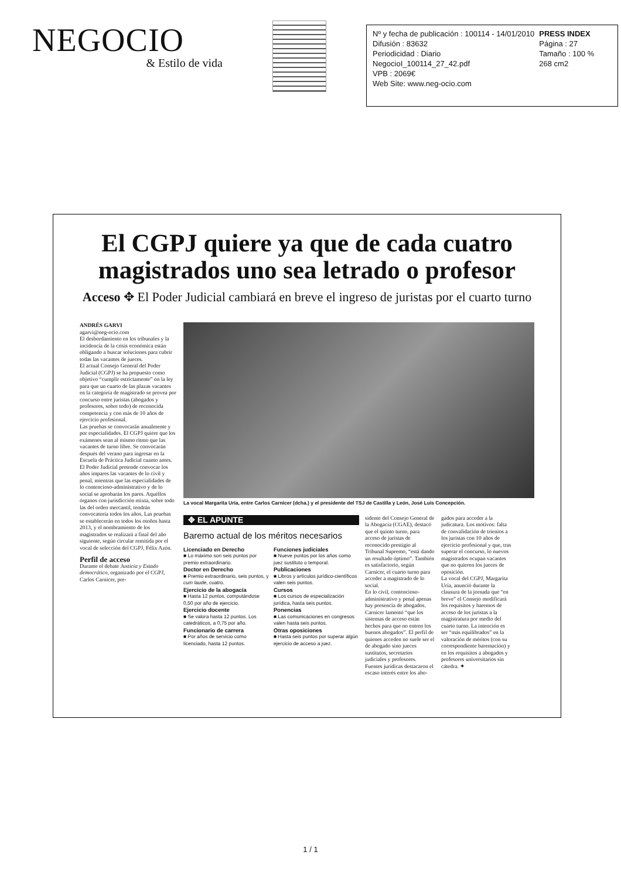NEGOCIO
& Estilo de vida
Nº y fecha de publicación : 100114 - 14/01/2010
Difusión : 83632
Periodicidad : Diario
NegocioI_100114_27_42.pdf
VPB : 2069€
Web Site: www.neg-ocio.com
PRESS INDEX
Página : 27
Tamaño : 100 %
268 cm2
El CGPJ quiere ya que de cada cuatro magistrados uno sea letrado o profesor
Acceso ✥ El Poder Judicial cambiará en breve el ingreso de juristas por el cuarto turno
ANDRÉS GARVI
agarvi@neg-ocio.com
El desbordamiento en los tribunales y la incidencia de la crisis económica están obligando a buscar soluciones para cubrir todas las vacantes de jueces.
El actual Consejo General del Poder Judicial (CGPJ) se ha propuesto como objetivo “cumplir estrictamente” on la ley para que un cuarto de las plazas vacantes en la categoría de magistrado se provea por concurso entre juristas (abogados y profesores, sobre todo) de reconocida competencia y con más de 10 años de ejercicio profesional.
Las pruebas se convocarán anualmente y por especialidades. El CGPJ quiere que los exámenes sean al mismo ritmo que las vacantes de turno libre. Se convocarán después del verano para ingresar en la Escuela de Práctica Judicial cuanto antes.
El Poder Judicial pretende convocar los años impares las vacantes de lo civil y penal, mientras que las especialidades de lo contencioso-administrativo y de lo social se aprobarán los pares. Aquéllos órganos con jurisdicción mixta, sobre todo las del orden mercantil, tendrán convocatoria todos los años. Las pruebas se establecerán en todos los otoños hasta 2013, y el nombramiento de los magistrados se realizará a final del año siguiente, según circular remitida por el vocal de selección del CGPJ, Félix Azón.
Perfil de acceso
Durante el debate Justicia y Estado democrático, organizado por el CGPJ, Carlos Carnicer, pre-
La vocal Margarita Uría, entre Carlos Carnicer (dcha.) y el presidente del TSJ de Castilla y León, José Luis Concepción.
✥ EL APUNTE
Baremo actual de los méritos necesarios
Licenciado en Derecho
■ Lo máximo son seis puntos por premio extraordinario.
Doctor en Derecho
■ Premio extraordinario, seis puntos, y cum laude, cuatro.
Ejercicio de la abogacía
■ Hasta 12 puntos, computándose 0,50 por año de ejercicio.
Ejercicio docente
■ Se valora hasta 12 puntos. Los catedráticos, a 0,75 por año.
Funcionario de carrera
■ Por años de servicio como licenciado, hasta 12 puntos.
Funciones judiciales
■ Nueve puntos por los años como juez sustituto o temporal.
Publicaciones
■ Libros y artículos jurídico-científicos valen seis puntos.
Cursos
■ Los cursos de especialización jurídica, hasta seis puntos.
Ponencias
■ Las comunicaciones en congresos valen hasta seis puntos.
Otras oposiciones
■ Hasta seis puntos por superar algún ejercicio de acceso a juez.
sidente del Consejo General de la Abogacía (CGAE), destacó que el quinto turno, para acceso de juristas de reconocido prestigio al Tribunal Supremo, “está dando un resultado óptimo”. También es satisfactorio, según Carnicer, el cuarto turno para acceder a magistrado de lo social.
En lo civil, contencioso-administrativo y penal apenas hay presencia de abogados. Carnicer lamentó “que los sistemas de acceso están hechos para que no entren los buenos abogados”. El perfil de quienes acceden no suele ser el de abogado sino jueces sustitutos, secretarios judiciales y profesores.
Fuentes jurídicas destacaron el escaso interés entre los abo-
gados para acceder a la judicatura. Los motivos: falta de convalidación de trienios a los juristas con 10 años de ejercicio profesional y que, tras superar el concurso, lo nuevos magistrados ocupan vacantes que no quieren los jueces de oposición.
La vocal del CGPJ, Margarita Uría, anunció durante la clausura de la jornada que “en breve” el Consejo modificará los requisitos y baremos de acceso de los juristas a la magistratura por medio del cuarto turno. La intención es ser “más equilibrados” en la valoración de méritos (con su correspondiente baremación) y en los requisitos a abogados y profesores universitarios sin cátedra. ✦
1 / 1